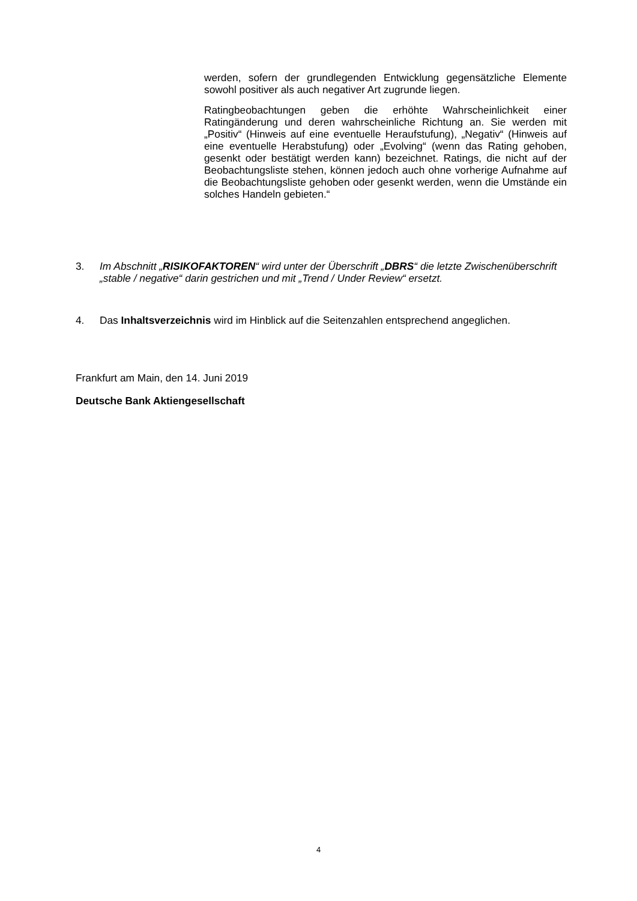werden, sofern der grundlegenden Entwicklung gegensätzliche Elemente sowohl positiver als auch negativer Art zugrunde liegen.
Ratingbeobachtungen geben die erhöhte Wahrscheinlichkeit einer Ratingänderung und deren wahrscheinliche Richtung an. Sie werden mit „Positiv“ (Hinweis auf eine eventuelle Heraufstufung), „Negativ“ (Hinweis auf eine eventuelle Herabstufung) oder „Evolving“ (wenn das Rating gehoben, gesenkt oder bestätigt werden kann) bezeichnet. Ratings, die nicht auf der Beobachtungsliste stehen, können jedoch auch ohne vorherige Aufnahme auf die Beobachtungsliste gehoben oder gesenkt werden, wenn die Umstände ein solches Handeln gebieten.“
3. Im Abschnitt „RISIKOFAKTOREN“ wird unter der Überschrift „DBRS“ die letzte Zwischenüberschrift „stable / negative“ darin gestrichen und mit „Trend / Under Review“ ersetzt.
4. Das Inhaltsverzeichnis wird im Hinblick auf die Seitenzahlen entsprechend angeglichen.
Frankfurt am Main, den 14. Juni 2019
Deutsche Bank Aktiengesellschaft
4